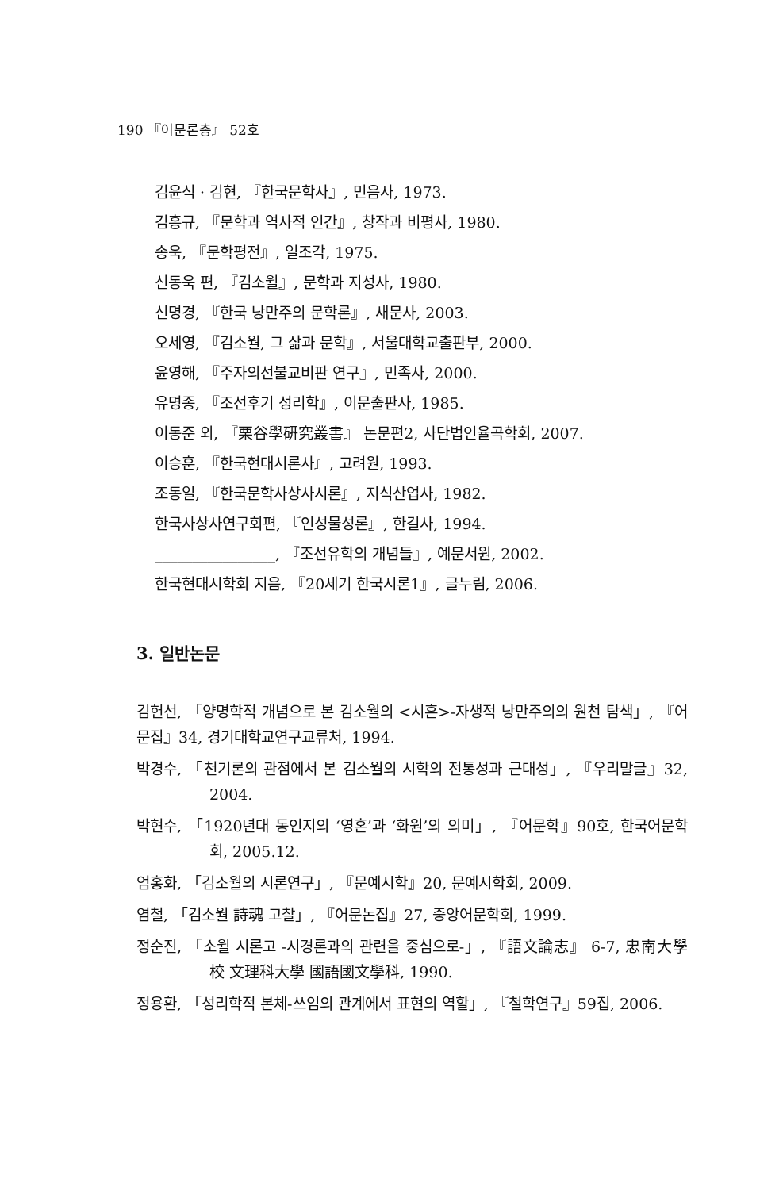190 『어문론총』 52호
김윤식 · 김현, 『한국문학사』, 민음사, 1973.
김흥규, 『문학과 역사적 인간』, 창작과 비평사, 1980.
송욱, 『문학평전』, 일조각, 1975.
신동욱 편, 『김소월』, 문학과 지성사, 1980.
신명경, 『한국 낭만주의 문학론』, 새문사, 2003.
오세영, 『김소월, 그 삶과 문학』, 서울대학교출판부, 2000.
윤영해, 『주자의선불교비판 연구』, 민족사, 2000.
유명종, 『조선후기 성리학』, 이문출판사, 1985.
이동준 외, 『栗谷學硏究叢書』 논문편2, 사단법인율곡학회, 2007.
이승훈, 『한국현대시론사』, 고려원, 1993.
조동일, 『한국문학사상사시론』, 지식산업사, 1982.
한국사상사연구회편, 『인성물성론』, 한길사, 1994.
________________, 『조선유학의 개념들』, 예문서원, 2002.
한국현대시학회 지음, 『20세기 한국시론1』, 글누림, 2006.
3. 일반논문
김헌선, 「양명학적 개념으로 본 김소월의 <시혼>-자생적 낭만주의의 원천 탐색」, 『어문집』34, 경기대학교연구교류처, 1994.
박경수, 「천기론의 관점에서 본 김소월의 시학의 전통성과 근대성」, 『우리말글』32, 2004.
박현수, 「1920년대 동인지의 ‘영혼’과 ‘화원’의 의미」, 『어문학』90호, 한국어문학회, 2005.12.
엄홍화, 「김소월의 시론연구」, 『문예시학』20, 문예시학회, 2009.
염철, 「김소월 詩魂 고찰」, 『어문논집』27, 중앙어문학회, 1999.
정순진, 「소월 시론고 -시경론과의 관련을 중심으로-」, 『語文論志』 6-7, 忠南大學校 文理科大學 國語國文學科, 1990.
정용환, 「성리학적 본체-쓰임의 관계에서 표현의 역할」, 『철학연구』59집, 2006.